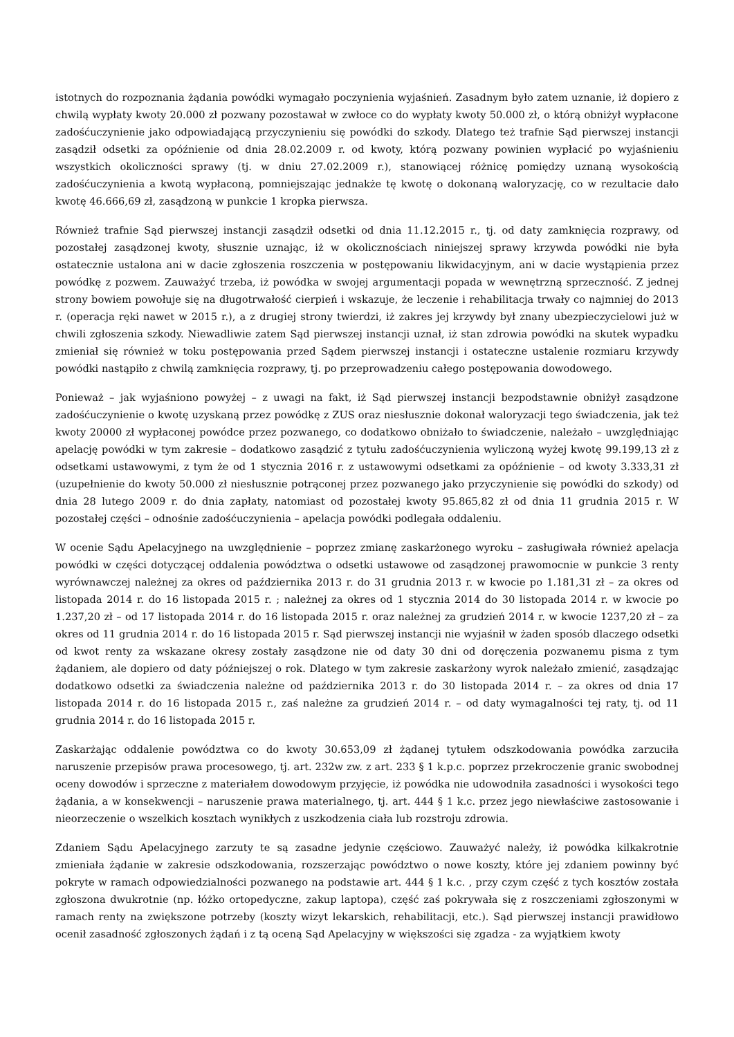istotnych do rozpoznania żądania powódki wymagało poczynienia wyjaśnień. Zasadnym było zatem uznanie, iż dopiero z chwilą wypłaty kwoty 20.000 zł pozwany pozostawał w zwłoce co do wypłaty kwoty 50.000 zł, o którą obniżył wypłacone zadośćuczynienie jako odpowiadającą przyczynieniu się powódki do szkody. Dlatego też trafnie Sąd pierwszej instancji zasądził odsetki za opóźnienie od dnia 28.02.2009 r. od kwoty, którą pozwany powinien wypłacić po wyjaśnieniu wszystkich okoliczności sprawy (tj. w dniu 27.02.2009 r.), stanowiącej różnicę pomiędzy uznaną wysokością zadośćuczynienia a kwotą wypłaconą, pomniejszając jednakże tę kwotę o dokonaną waloryzację, co w rezultacie dało kwotę 46.666,69 zł, zasądzoną w punkcie 1 kropka pierwsza.
Również trafnie Sąd pierwszej instancji zasądził odsetki od dnia 11.12.2015 r., tj. od daty zamknięcia rozprawy, od pozostałej zasądzonej kwoty, słusznie uznając, iż w okolicznościach niniejszej sprawy krzywda powódki nie była ostatecznie ustalona ani w dacie zgłoszenia roszczenia w postępowaniu likwidacyjnym, ani w dacie wystąpienia przez powódkę z pozwem. Zauważyć trzeba, iż powódka w swojej argumentacji popada w wewnętrzną sprzeczność. Z jednej strony bowiem powołuje się na długotrwałość cierpień i wskazuje, że leczenie i rehabilitacja trwały co najmniej do 2013 r. (operacja ręki nawet w 2015 r.), a z drugiej strony twierdzi, iż zakres jej krzywdy był znany ubezpieczycielowi już w chwili zgłoszenia szkody. Niewadliwie zatem Sąd pierwszej instancji uznał, iż stan zdrowia powódki na skutek wypadku zmieniał się również w toku postępowania przed Sądem pierwszej instancji i ostateczne ustalenie rozmiaru krzywdy powódki nastąpiło z chwilą zamknięcia rozprawy, tj. po przeprowadzeniu całego postępowania dowodowego.
Ponieważ – jak wyjaśniono powyżej – z uwagi na fakt, iż Sąd pierwszej instancji bezpodstawnie obniżył zasądzone zadośćuczynienie o kwotę uzyskaną przez powódkę z ZUS oraz niesłusznie dokonał waloryzacji tego świadczenia, jak też kwoty 20000 zł wypłaconej powódce przez pozwanego, co dodatkowo obniżało to świadczenie, należało – uwzględniając apelację powódki w tym zakresie – dodatkowo zasądzić z tytułu zadośćuczynienia wyliczoną wyżej kwotę 99.199,13 zł z odsetkami ustawowymi, z tym że od 1 stycznia 2016 r. z ustawowymi odsetkami za opóźnienie – od kwoty 3.333,31 zł (uzupełnienie do kwoty 50.000 zł niesłusznie potrąconej przez pozwanego jako przyczynienie się powódki do szkody) od dnia 28 lutego 2009 r. do dnia zapłaty, natomiast od pozostałej kwoty 95.865,82 zł od dnia 11 grudnia 2015 r. W pozostałej części – odnośnie zadośćuczynienia – apelacja powódki podlegała oddaleniu.
W ocenie Sądu Apelacyjnego na uwzględnienie – poprzez zmianę zaskarżonego wyroku – zasługiwała również apelacja powódki w części dotyczącej oddalenia powództwa o odsetki ustawowe od zasądzonej prawomocnie w punkcie 3 renty wyrównawczej należnej za okres od października 2013 r. do 31 grudnia 2013 r. w kwocie po 1.181,31 zł – za okres od listopada 2014 r. do 16 listopada 2015 r. ; należnej za okres od 1 stycznia 2014 do 30 listopada 2014 r. w kwocie po 1.237,20 zł – od 17 listopada 2014 r. do 16 listopada 2015 r. oraz należnej za grudzień 2014 r. w kwocie 1237,20 zł – za okres od 11 grudnia 2014 r. do 16 listopada 2015 r. Sąd pierwszej instancji nie wyjaśnił w żaden sposób dlaczego odsetki od kwot renty za wskazane okresy zostały zasądzone nie od daty 30 dni od doręczenia pozwanemu pisma z tym żądaniem, ale dopiero od daty późniejszej o rok. Dlatego w tym zakresie zaskarżony wyrok należało zmienić, zasądzając dodatkowo odsetki za świadczenia należne od października 2013 r. do 30 listopada 2014 r. – za okres od dnia 17 listopada 2014 r. do 16 listopada 2015 r., zaś należne za grudzień 2014 r. – od daty wymagalności tej raty, tj. od 11 grudnia 2014 r. do 16 listopada 2015 r.
Zaskarżając oddalenie powództwa co do kwoty 30.653,09 zł żądanej tytułem odszkodowania powódka zarzuciła naruszenie przepisów prawa procesowego, tj. art. 232w zw. z art. 233 § 1 k.p.c. poprzez przekroczenie granic swobodnej oceny dowodów i sprzeczne z materiałem dowodowym przyjęcie, iż powódka nie udowodniła zasadności i wysokości tego żądania, a w konsekwencji – naruszenie prawa materialnego, tj. art. 444 § 1 k.c. przez jego niewłaściwe zastosowanie i nieorzeczenie o wszelkich kosztach wynikłych z uszkodzenia ciała lub rozstroju zdrowia.
Zdaniem Sądu Apelacyjnego zarzuty te są zasadne jedynie częściowo. Zauważyć należy, iż powódka kilkakrotnie zmieniała żądanie w zakresie odszkodowania, rozszerzając powództwo o nowe koszty, które jej zdaniem powinny być pokryte w ramach odpowiedzialności pozwanego na podstawie art. 444 § 1 k.c. , przy czym część z tych kosztów została zgłoszona dwukrotnie (np. łóżko ortopedyczne, zakup laptopa), część zaś pokrywała się z roszczeniami zgłoszonymi w ramach renty na zwiększone potrzeby (koszty wizyt lekarskich, rehabilitacji, etc.). Sąd pierwszej instancji prawidłowo ocenił zasadność zgłoszonych żądań i z tą oceną Sąd Apelacyjny w większości się zgadza - za wyjątkiem kwoty